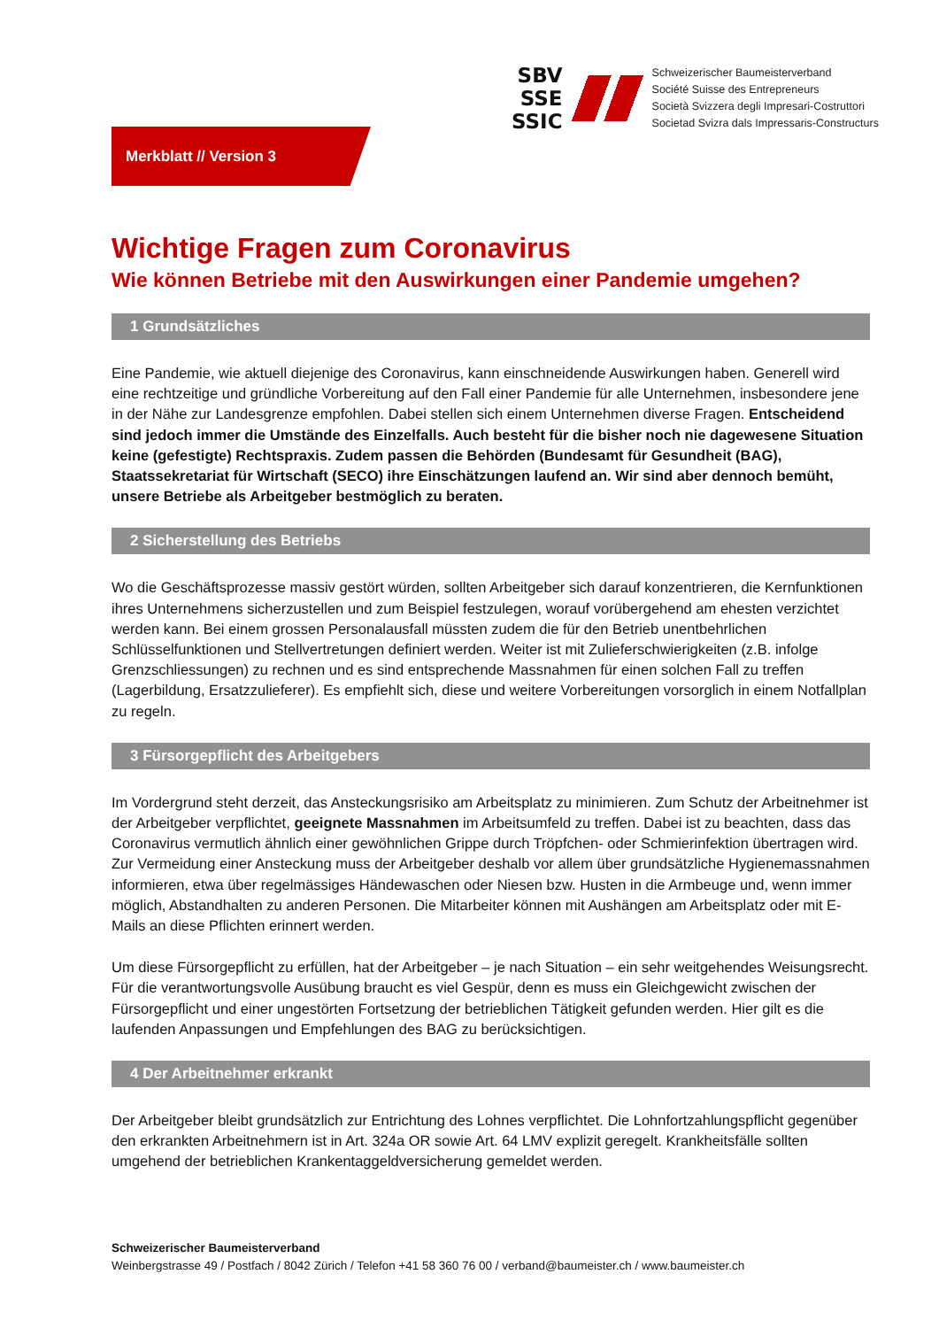SBV
SSE
SSIC
Schweizerischer Baumeisterverband
Société Suisse des Entrepreneurs
Società Svizzera degli Impresari-Costruttori
Societad Svizra dals Impressaris-Constructurs
Merkblatt // Version 3
Wichtige Fragen zum Coronavirus
Wie können Betriebe mit den Auswirkungen einer Pandemie umgehen?
1 Grundsätzliches
Eine Pandemie, wie aktuell diejenige des Coronavirus, kann einschneidende Auswirkungen haben. Generell wird eine rechtzeitige und gründliche Vorbereitung auf den Fall einer Pandemie für alle Unternehmen, insbesondere jene in der Nähe zur Landesgrenze empfohlen. Dabei stellen sich einem Unternehmen diverse Fragen. Entscheidend sind jedoch immer die Umstände des Einzelfalls. Auch besteht für die bisher noch nie dagewesene Situation keine (gefestigte) Rechtspraxis. Zudem passen die Behörden (Bundesamt für Gesundheit (BAG), Staatssekretariat für Wirtschaft (SECO) ihre Einschätzungen laufend an. Wir sind aber dennoch bemüht, unsere Betriebe als Arbeitgeber bestmöglich zu beraten.
2 Sicherstellung des Betriebs
Wo die Geschäftsprozesse massiv gestört würden, sollten Arbeitgeber sich darauf konzentrieren, die Kernfunktionen ihres Unternehmens sicherzustellen und zum Beispiel festzulegen, worauf vorübergehend am ehesten verzichtet werden kann. Bei einem grossen Personalausfall müssten zudem die für den Betrieb unentbehrlichen Schlüsselfunktionen und Stellvertretungen definiert werden. Weiter ist mit Zulieferschwierigkeiten (z.B. infolge Grenzschliessungen) zu rechnen und es sind entsprechende Massnahmen für einen solchen Fall zu treffen (Lagerbildung, Ersatzzulieferer). Es empfiehlt sich, diese und weitere Vorbereitungen vorsorglich in einem Notfallplan zu regeln.
3 Fürsorgepflicht des Arbeitgebers
Im Vordergrund steht derzeit, das Ansteckungsrisiko am Arbeitsplatz zu minimieren. Zum Schutz der Arbeitnehmer ist der Arbeitgeber verpflichtet, geeignete Massnahmen im Arbeitsumfeld zu treffen. Dabei ist zu beachten, dass das Coronavirus vermutlich ähnlich einer gewöhnlichen Grippe durch Tröpfchen- oder Schmierinfektion übertragen wird. Zur Vermeidung einer Ansteckung muss der Arbeitgeber deshalb vor allem über grundsätzliche Hygienemassnahmen informieren, etwa über regelmässiges Händewaschen oder Niesen bzw. Husten in die Armbeuge und, wenn immer möglich, Abstandhalten zu anderen Personen. Die Mitarbeiter können mit Aushängen am Arbeitsplatz oder mit E-Mails an diese Pflichten erinnert werden.
Um diese Fürsorgepflicht zu erfüllen, hat der Arbeitgeber – je nach Situation – ein sehr weitgehendes Weisungsrecht. Für die verantwortungsvolle Ausübung braucht es viel Gespür, denn es muss ein Gleichgewicht zwischen der Fürsorgepflicht und einer ungestörten Fortsetzung der betrieblichen Tätigkeit gefunden werden. Hier gilt es die laufenden Anpassungen und Empfehlungen des BAG zu berücksichtigen.
4 Der Arbeitnehmer erkrankt
Der Arbeitgeber bleibt grundsätzlich zur Entrichtung des Lohnes verpflichtet. Die Lohnfortzahlungspflicht gegenüber den erkrankten Arbeitnehmern ist in Art. 324a OR sowie Art. 64 LMV explizit geregelt. Krankheitsfälle sollten umgehend der betrieblichen Krankentaggeldversicherung gemeldet werden.
Schweizerischer Baumeisterverband
Weinbergstrasse 49 / Postfach / 8042 Zürich / Telefon +41 58 360 76 00 / verband@baumeister.ch / www.baumeister.ch